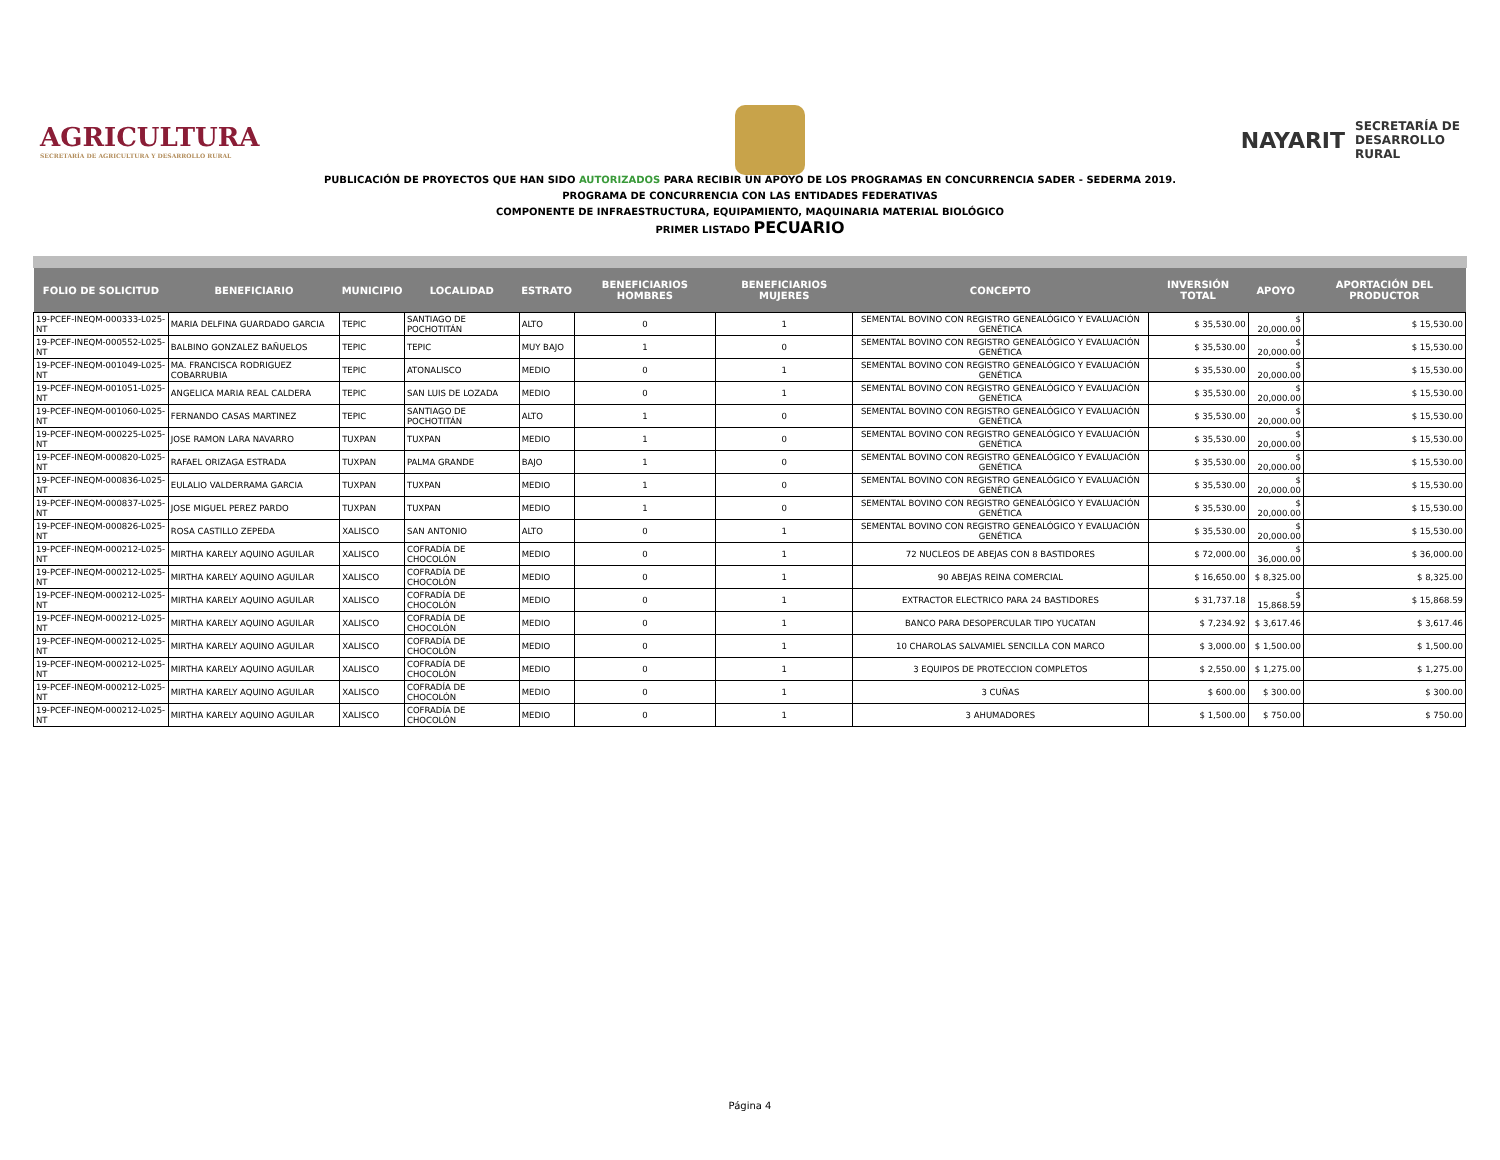AGRICULTURA
SECRETARÍA DE AGRICULTURA Y DESARROLLO RURAL
NAYARIT SECRETARÍA DE
DESARROLLO
RURAL
PUBLICACIÓN DE PROYECTOS QUE HAN SIDO AUTORIZADOS PARA RECIBIR UN APOYO DE LOS PROGRAMAS EN CONCURRENCIA SADER - SEDERMA 2019.
PROGRAMA DE CONCURRENCIA CON LAS ENTIDADES FEDERATIVAS
COMPONENTE DE INFRAESTRUCTURA, EQUIPAMIENTO, MAQUINARIA MATERIAL BIOLÓGICO
PRIMER LISTADO PECUARIO
| FOLIO DE SOLICITUD | BENEFICIARIO | MUNICIPIO | LOCALIDAD | ESTRATO | BENEFICIARIOS HOMBRES | BENEFICIARIOS MUJERES | CONCEPTO | INVERSIÓN TOTAL | APOYO | APORTACIÓN DEL PRODUCTOR |
| --- | --- | --- | --- | --- | --- | --- | --- | --- | --- | --- |
| 19-PCEF-INEQM-000333-L025-NT | MARIA DELFINA GUARDADO GARCIA | TEPIC | SANTIAGO DE POCHOTITÁN | ALTO | 0 | 1 | SEMENTAL BOVINO CON REGISTRO GENEALÓGICO Y EVALUACIÓN GENÉTICA | $ 35,530.00 | $ 20,000.00 | $ 15,530.00 |
| 19-PCEF-INEQM-000552-L025-NT | BALBINO GONZALEZ BAÑUELOS | TEPIC | TEPIC | MUY BAJO | 1 | 0 | SEMENTAL BOVINO CON REGISTRO GENEALÓGICO Y EVALUACIÓN GENÉTICA | $ 35,530.00 | $ 20,000.00 | $ 15,530.00 |
| 19-PCEF-INEQM-001049-L025-NT | MA. FRANCISCA RODRIGUEZ COBARRUBIA | TEPIC | ATONALISCO | MEDIO | 0 | 1 | SEMENTAL BOVINO CON REGISTRO GENEALÓGICO Y EVALUACIÓN GENÉTICA | $ 35,530.00 | $ 20,000.00 | $ 15,530.00 |
| 19-PCEF-INEQM-001051-L025-NT | ANGELICA MARIA REAL CALDERA | TEPIC | SAN LUIS DE LOZADA | MEDIO | 0 | 1 | SEMENTAL BOVINO CON REGISTRO GENEALÓGICO Y EVALUACIÓN GENÉTICA | $ 35,530.00 | $ 20,000.00 | $ 15,530.00 |
| 19-PCEF-INEQM-001060-L025-NT | FERNANDO CASAS MARTINEZ | TEPIC | SANTIAGO DE POCHOTITÁN | ALTO | 1 | 0 | SEMENTAL BOVINO CON REGISTRO GENEALÓGICO Y EVALUACIÓN GENÉTICA | $ 35,530.00 | $ 20,000.00 | $ 15,530.00 |
| 19-PCEF-INEQM-000225-L025-NT | JOSE RAMON LARA NAVARRO | TUXPAN | TUXPAN | MEDIO | 1 | 0 | SEMENTAL BOVINO CON REGISTRO GENEALÓGICO Y EVALUACIÓN GENÉTICA | $ 35,530.00 | $ 20,000.00 | $ 15,530.00 |
| 19-PCEF-INEQM-000820-L025-NT | RAFAEL ORIZAGA ESTRADA | TUXPAN | PALMA GRANDE | BAJO | 1 | 0 | SEMENTAL BOVINO CON REGISTRO GENEALÓGICO Y EVALUACIÓN GENÉTICA | $ 35,530.00 | $ 20,000.00 | $ 15,530.00 |
| 19-PCEF-INEQM-000836-L025-NT | EULALIO VALDERRAMA GARCIA | TUXPAN | TUXPAN | MEDIO | 1 | 0 | SEMENTAL BOVINO CON REGISTRO GENEALÓGICO Y EVALUACIÓN GENÉTICA | $ 35,530.00 | $ 20,000.00 | $ 15,530.00 |
| 19-PCEF-INEQM-000837-L025-NT | JOSE MIGUEL PEREZ PARDO | TUXPAN | TUXPAN | MEDIO | 1 | 0 | SEMENTAL BOVINO CON REGISTRO GENEALÓGICO Y EVALUACIÓN GENÉTICA | $ 35,530.00 | $ 20,000.00 | $ 15,530.00 |
| 19-PCEF-INEQM-000826-L025-NT | ROSA CASTILLO ZEPEDA | XALISCO | SAN ANTONIO | ALTO | 0 | 1 | SEMENTAL BOVINO CON REGISTRO GENEALÓGICO Y EVALUACIÓN GENÉTICA | $ 35,530.00 | $ 20,000.00 | $ 15,530.00 |
| 19-PCEF-INEQM-000212-L025-NT | MIRTHA KARELY AQUINO AGUILAR | XALISCO | COFRADÍA DE CHOCOLÓN | MEDIO | 0 | 1 | 72 NUCLEOS DE ABEJAS CON 8 BASTIDORES | $ 72,000.00 | $ 36,000.00 | $ 36,000.00 |
| 19-PCEF-INEQM-000212-L025-NT | MIRTHA KARELY AQUINO AGUILAR | XALISCO | COFRADÍA DE CHOCOLÓN | MEDIO | 0 | 1 | 90 ABEJAS REINA COMERCIAL | $ 16,650.00 | $ 8,325.00 | $ 8,325.00 |
| 19-PCEF-INEQM-000212-L025-NT | MIRTHA KARELY AQUINO AGUILAR | XALISCO | COFRADÍA DE CHOCOLÓN | MEDIO | 0 | 1 | EXTRACTOR ELECTRICO PARA 24 BASTIDORES | $ 31,737.18 | $ 15,868.59 | $ 15,868.59 |
| 19-PCEF-INEQM-000212-L025-NT | MIRTHA KARELY AQUINO AGUILAR | XALISCO | COFRADÍA DE CHOCOLÓN | MEDIO | 0 | 1 | BANCO PARA DESOPERCULAR TIPO YUCATAN | $ 7,234.92 | $ 3,617.46 | $ 3,617.46 |
| 19-PCEF-INEQM-000212-L025-NT | MIRTHA KARELY AQUINO AGUILAR | XALISCO | COFRADÍA DE CHOCOLÓN | MEDIO | 0 | 1 | 10 CHAROLAS SALVAMIEL SENCILLA CON MARCO | $ 3,000.00 | $ 1,500.00 | $ 1,500.00 |
| 19-PCEF-INEQM-000212-L025-NT | MIRTHA KARELY AQUINO AGUILAR | XALISCO | COFRADÍA DE CHOCOLÓN | MEDIO | 0 | 1 | 3 EQUIPOS DE PROTECCION COMPLETOS | $ 2,550.00 | $ 1,275.00 | $ 1,275.00 |
| 19-PCEF-INEQM-000212-L025-NT | MIRTHA KARELY AQUINO AGUILAR | XALISCO | COFRADÍA DE CHOCOLÓN | MEDIO | 0 | 1 | 3 CUÑAS | $ 600.00 | $ 300.00 | $ 300.00 |
| 19-PCEF-INEQM-000212-L025-NT | MIRTHA KARELY AQUINO AGUILAR | XALISCO | COFRADÍA DE CHOCOLÓN | MEDIO | 0 | 1 | 3 AHUMADORES | $ 1,500.00 | $ 750.00 | $ 750.00 |
Página 4